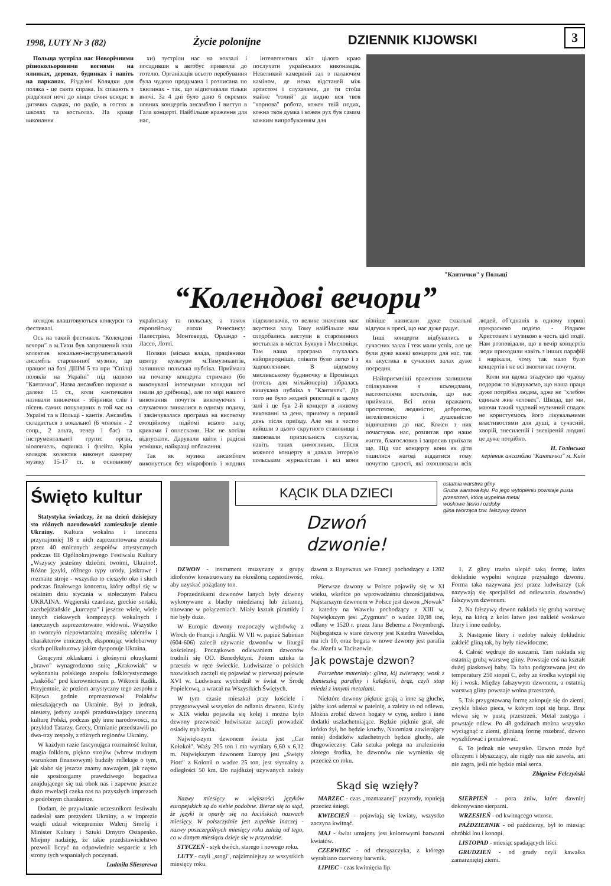1998, LUTY Nr 3 (82) Życie polonijne DZIENNIK KIJOWSKI 3
Польща зустріла нас Новорічними різнокольоровими вогнями на ялинках, деревах, будинках і навіть на парканах. Різдв'яні Колядки для поляка - це свята справа. Їх співають з різдв'яної ночі до кінця січня всюди: в дитячих садках, по радіо, в гостях в школах та костьолах. На краще виконання
хи) зустріли нас на вокзалі і посадивши в автобус привезли до готелю. Організація всього перебування була чудово продумана і розписана по хвилинах - так, що відпочивали тільки вночі. За 4 дні було дано 6 окремих повних концертів ансамблю і виступ в Гала концерті. Найбільше враження для нас,
інтелегентних кіл цілого краю послухати українських виконавців. Невеликий камерний зал з палаючим каміном, де нема відстаней між артистом і слухачами, де ти стоїш майже "голий" де видно вся твоя "чорнова" робота, кожен твій подих, кожна твоя думка і кожен рух був самим важким випробуванням для
"Кантички" у Польщі
“Колендові вечори”
колядок влаштовуються конкурси та фестивалі.
Ось на такий фестиваль "Колендові вечори" в м.Тихи був запрошений наш колектив вокально-інструментальний ансамбль старовинної музики, що працює на базі ДШМ 5 та при "Спілці поляків на Україні" під назвою "Кантички". Назва ансамблю поринає в далеке 15 ст., коли кантичками називали книжечки - збірники слів і пісень самих популярних в той час на Україні та в Польщі - кантів. Ансамбль складається з вокальної (6 чоловік - 2 сопр., 2 альта, тенер і бас) та інструментальної групи: орган, віолончель, скрипка і флейта. Крім колядок колектив виконує камерну музику 15-17 ст. в основному українську та польську, а також європейську епохи Ренесансу: Палестріна, Монтеверді, Орландо - Лассо, Лотті.
Поляки (міська влада, працівники центру культури м.Тимузикантів, залишила польська публіка. Приймала на початку концерта стримано (бо виконувані іноземцями колядки всі знали до дрібниць), але по мірі нашого виконання почуття виконуючих і слухаючих зливалися в одному подиху, і закінчувалася програма на високому емоційному підйомі всього залу, криками і оплесками. Нас не хотіли відпускати. Дарували квіти і радісні усмішки, найкращі побажання.
Так як музика ансамблем виконується без мікрофонів і жодних підсилювачів, то велике значення має акустика залу. Тому найбільше нам сподобались виступи в старовинних костьолах в містах Буякув і Мисловіци. Там наша програма слухалась найприроднiше, співати було легко і з задоволенням. В відомому мисливському будиночку в Промінцах (готель для мільйонерів) зібралась вишукана публіка з "Кантичек". До того не було жодної репетиції в цьому залі і це був 2-й концерт в живому виконанні за день, причому в перший день після приїзду. Але ми з честю вийшли з цього скрутного становища і завоювали прихильність слухачів, навіть таких вимогливих. Після кожного концерту я давала інтерв'ю польським журналістам і всі вони пізніше написали дуже схвальні відгуки в пресі, що нас дуже радує.
Інші концерти відбувались в сучасних залах і теж мали успіх, але це були дуже важкі концерти для нас, так як акустика в сучасних залах дуже посредня.
Найприємніші враження залишили спілкування з ксьондзами, настоятелями костьолів, що нас приймали. Всі вони вражають простотою, людяністю, добротою, інтелігентністю і душевністю відношення до нас. Кожен з них почастував нас, розпитав про наше життя, благословив і запросив приїхати ще. Під час концерту вони як діти тішилися нагоді віддатися тому почуттю єдності, які охоплювали всіх людей, об'єднаніх в одному пориві прекрасною подією - Різдвом Христовим і музикою в честь цієї події. Нам розповідали, що в вечір концертів люди приходили навіть з інших парафій і нарікали, чому так мало було концертів і не всі змогли нас почути.
Коли ми вдома згадуємо цю чудову подорож то відчуваємо, що наша праця дуже потрібна людям, адже не "хлебом единым жив человек". Шкода, що ми, маючи такий чудовий музичний спадок не користуємось його лікувальними властивостями для душі, а сучасній, хворій, знесиленій і зневіреній людині це дуже потрібно.
Н. Голінська
керівник ансамблю "Кантички" м. Київ
Święto kultur
Statystyka świadczy, że na dzień dzisiejszy sto różnych narodowości zamieszkuje ziemie Ukrainy. Kultura wokalna i taneczna przynajmniej 18 z nich zaprezentowana została przez 40 etnicznych zespołów artystycznych podczas III Ogólnokrajowego Festiwalu Kultury „Wszyscy jesteśmy dziećmi twoimi, Ukraino!. Różne języki, różnego typy urody, jaskrawe i rozmaite stroje - wszystko to cieszyło oko i słuch podczas finałowego koncertu, który odbył się w ostatnim dniu stycznia w stołecznym Pałacu UKRAINA. Węgierski czardasz, greckie sertaki, azerbejdżańskie „kurczęta" i jeszcze wiele, wiele innych ciekawych kompozycji wokalnych i tanecznych zaprezentowano widowni. Wszystko to tworzyło niepowtarzalną mozaikę talentów i charakterów etnicznych, eksponując wielobarwny skarb polikulturowy jakim dysponuje Ukraina.
Gorącymi oklaskami i głośnymi okrzykami „brawo" wynagrodzono suitę „Krakowiak" w wykonaniu polskiego zespołu folklorystycznego „Jaskółki" pod kierownictwem p. Wiktorii Radik. Przyjemnie, że poziom artystyczny tego zespołu z Kijowa godnie reprezentował Polaków mieszkających na Ukrainie. Był to jednak, niestety, jedyny zespół przedstawiający taneczną kulturę Polski, podczas gdy inne narodowości, na przykład Tatarzy, Grecy, Ormianie przedstawili po dwa-trzy zespoły, z różnych regionów Ukrainy.
W każdym razie fascynująca rozmaitość kultur, magia folkloru, piękno strojów (wbrew trudnym warunkom finansowym) budziły refleksje o tym, jak słabo się jeszcze znamy nawzajem, jak często nie spostrzegamy prawdziwego bogactwa znajdującego się tuż obok nas i zapewne jeszcze dużo rewelacji czeka nas na przyszłych imprezach o podobnym charakterze.
Dodam, że przywitanie uczestnikom festiwalu nadesłał sam prezydent Ukrainy, a w imprezie wzięli udział wicepremier Walerij Smolij i Minister Kultury i Sztuki Dmytro Ostapenko. Miejmy nadzieję, że takie przedstawicielstwo pozwoli liczyć na odpowiednie wsparcie z ich strony tych wspaniałych poczynań.
Ludmiła Sliesarewa
KĄCIK DLA DZIECI
Dzwoń dzwonie!
ostatnia warstwa gliny
Gruba warstwa łoju. Po jego wytopieniu powstaje pusta przestrzeń, którą wypełnia metal
woskowe literki i ozdoby
glina tworząca tzw. fałszywy dzwon
DZWON - instrument muzyczny z grupy idiofonów konstruowany na określoną częstotliwość, aby uzyskać pożądany ton.
Poprzednikami dzwonów lanych były dzwony wykonywane z blachy miedzianej lub żelaznej, nitowane w połączeniach. Miały kształt piramidy i nie były duże.
W Europie dzwony rozpoczęły wędrówkę z Włoch do Francji i Anglii. W VII w. papież Sabinian (604-606) zalecił używanie dzwonów w liturgii kościelnej. Początkowo odlewaniem dzwonów trudnili się OO. Benedyktyni. Potem sztuka ta przeszła w ręce świeckie. Ludwisarze o polskich nazwiskach zaczęli się pojawiać w pierwszej połowie XVI w. Ludwisarz wychodził w świat w Środę Popielcową, a wracał na Wszystkich Świętych.
W tym czasie mieszkał przy kościele i przygotowywał wszystko do odlania dzwonu. Kiedy w XIX wieku pojawiła się kolej i można było dzwony przewozić ludwisarze zaczęli prowadzić osiadły tryb życia.
Największym dzwonem świata jest „Car Kołokoł". Waży 205 ton i ma wymiary 6,60 x 6,12 m. Największym dzwonem Europy jest „Święty Piotr" z Kolonii o wadze 25 ton, jest słyszalny z odległości 50 km. Do najdłużej używanych należy dzwon z Bayewaux we Francji pochodzący z 1202 roku.
Pierwsze dzwony w Polsce pojawiły się w XI wieku, wkrótce po wprowadzeniu chrześcijaństwa. Najstarszym dzwonem w Polsce jest dzwon „Nowak" z katedry na Wawelu pochodzący z XIII w. Największym jest „Zygmunt" o wadze 10,98 ton, odlany w 1520 r. przez Jana Behema z Norymbergi. Najbogatsza w stare dzwony jest Katedra Wawelska, ma ich 10, oraz bogata w nowe dzwony jest parafia św. Józefa w Taciszowie.
Jak powstaje dzwon?
Potrzebne materiały: glina, łój zwierzęcy, wosk z domieszką parafiny i kalafonii, brąz, czyli stop miedzi z innymi metalami.
Niektóre dzwony pięknie grają a inne są głuche, jakby ktoś uderzał w patelnię, a zależy to od odlewu. Można zrobić dzwon bogaty w cynę, srebro i inne dodatki uszlachetniające. Będzie pięknie grał, ale krótko żył, bo będzie kruchy. Natomiast zawierający mniej dodatków szlachetnych będzie głuchy, ale długowieczny. Cała sztuka polega na znalezieniu złotego środka, bo dzwonów nie wymienia się przecież co roku.
1. Z gliny trzeba ulepić taką formę, która dokładnie wypełni wnętrze przyszłego dzwonu. Forma taka nazywana jest przez ludwisarzy (tak nazywają się specjaliści od odlewania dzwonów) fałszywym dzwonem.
2. Na fałszywy dzwon nakłada się grubą warstwę łoju, na którą z kolei łatwo jest nakleić woskowe litery i inne ozdoby.
3. Następnie litery i ozdoby należy dokładnie zakleić gliną tak, by były niewidoczne.
4. Całość wędruje do suszarni. Tam nakłada się ostatnią grubą warstwę gliny. Powstaje coś na kształt dużej piaskowej baby. Ta baba podgrzewana jest do temperatury 250 stopni C, żeby ze środka wytopił się łój i wosk. Między fałszywym dzwonem, a ostatnią warstwą gliny powstaje wolna przestrzeń.
5. Tak przygotowaną formę zakopuje się do ziemi, zwykle blisko pieca, w którym topi się brąz. Brąz wlewa się w pustą przestrzeń. Metal zastyga i powstaje odlew. Po 48 godzinach można wszystko wyciągnąć z ziemi, glinianą formę rozebrać, dzwon wyszlifować i pomalować.
6. To jednak nie wszystko. Dzwon może być olbrzymi i błyszczący, ale nigdy nas nie zawoła, ani nie zagra, jeśli nie będzie miał serca.
Zbigniew Felczyński
Skąd się wzięły?
Nazwy miesięcy w większości języków europejskich są do siebie podobne. Bierze się to stąd, że języki te oparły się na łacińskich nazwach miesięcy. W polszczyźnie jest zupełnie inaczej - nazwy poszczególnych miesięcy roku zależą od tego, co w danym miesiącu dzieje się w przyrodzie.
STYCZEŃ - styk dwóch, starego i nowego roku.
LUTY - czyli „srogi", najzimniejszy ze wszystkich miesięcy roku.
MARZEC - czas „rozmazanej" przyrody, topnieją przecież śniegi.
KWIECIEŃ - pojawiają się kwiaty, wszystko zaczyna kwitnąć.
MAJ - świat umajony jest kolorowymi barwami kwiatów.
CZERWIEC - od chrząszczyka, z którego wyrabiano czerwony barwnik.
LIPIEC - czas kwitnięcia lip.
SIERPIEŃ - pora żniw, które dawniej dokonywano sierpami.
WRZESIEŃ - od kwitnącego wrzosu.
PAŹDZIERNIK - od paździerzy, był to miesiąc obróbki lnu i konopi.
LISTOPAD - miesiąc spadających liści.
GRUDZIEŃ - od grudy czyli kawałka zamarzniętej ziemi.